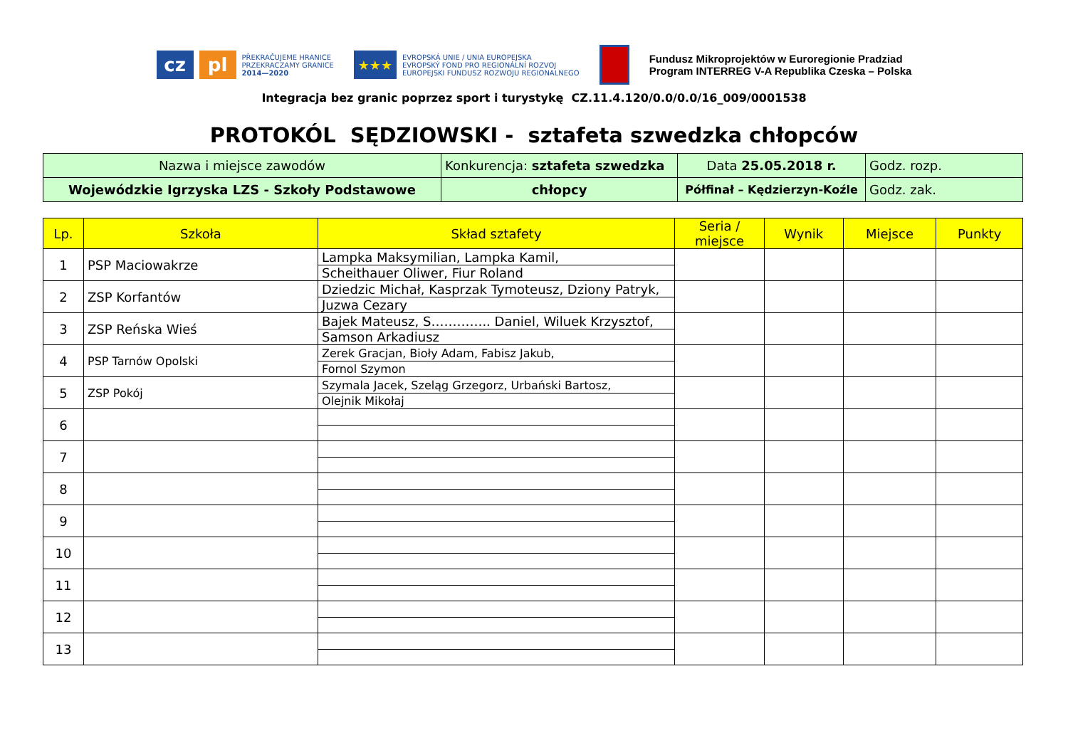cz pl
PŘEKRAČUJEME HRANICE
PRZEKRACZAMY GRANICE
2014—2020
★★★
EVROPSKÁ UNIE / UNIA EUROPEJSKA
EVROPSKÝ FOND PRO REGIONÁLNÍ ROZVOJ
EUROPEJSKI FUNDUSZ ROZWOJU REGIONALNEGO
Fundusz Mikroprojektów w Euroregionie Pradziad
Program INTERREG V-A Republika Czeska – Polska
Integracja bez granic poprzez sport i turystykę CZ.11.4.120/0.0/0.0/16_009/0001538
PROTOKÓL SĘDZIOWSKI - sztafeta szwedzka chłopców
| Nazwa i miejsce zawodów | Konkurencja: sztafeta szwedzka | Data 25.05.2018 r. | Godz. rozp. |
| Wojewódzkie Igrzyska LZS - Szkoły Podstawowe | chłopcy | Półfinał – Kędzierzyn-Koźle | Godz. zak. |
| Lp. | Szkoła | Skład sztafety | Seria / miejsce | Wynik | Miejsce | Punkty |
| --- | --- | --- | --- | --- | --- | --- |
| 1 | PSP Maciowakrze | Lampka Maksymilian, Lampka Kamil, Scheithauer Oliwer, Fiur Roland | | | | |
| 2 | ZSP Korfantów | Dziedzic Michał, Kasprzak Tymoteusz, Dziony Patryk, Juzwa Cezary | | | | |
| 3 | ZSP Reńska Wieś | Bajek Mateusz, S………….. Daniel, Wiluek Krzysztof, Samson Arkadiusz | | | | |
| 4 | PSP Tarnów Opolski | Zerek Gracjan, Bioły Adam, Fabisz Jakub, Fornol Szymon | | | | |
| 5 | ZSP Pokój | Szymala Jacek, Szeląg Grzegorz, Urbański Bartosz, Olejnik Mikołaj | | | | |
| 6 | | | | | | |
| 7 | | | | | | |
| 8 | | | | | | |
| 9 | | | | | | |
| 10 | | | | | | |
| 11 | | | | | | |
| 12 | | | | | | |
| 13 | | | | | | |